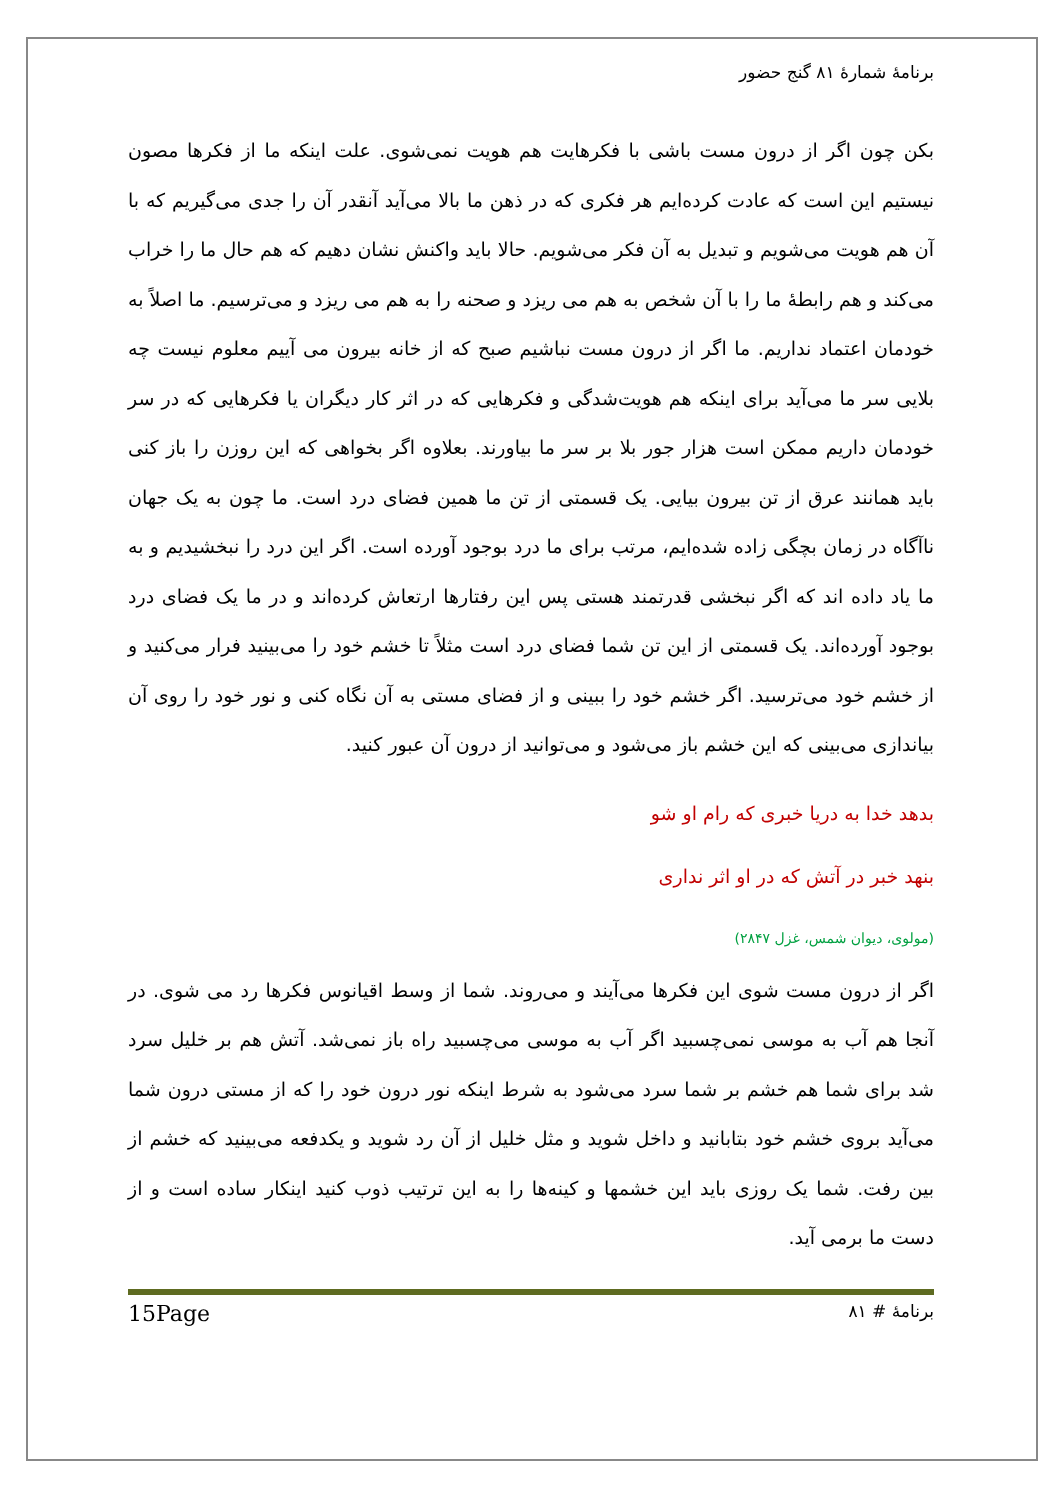برنامهٔ شمارهٔ ۸۱ گنج حضور
بکن چون اگر از درون مست باشی با فکرهایت هم هویت نمی‌شوی. علت اینکه ما از فکرها مصون نیستیم این است که عادت کرده‌ایم هر فکری که در ذهن ما بالا می‌آید آنقدر آن را جدی می‌گیریم که با آن هم هویت می‌شویم و تبدیل به آن فکر می‌شویم. حالا باید واکنش نشان دهیم که هم حال ما را خراب می‌کند و هم رابطهٔ ما را با آن شخص به هم می ریزد و صحنه را به هم می ریزد و می‌ترسیم. ما اصلاً به خودمان اعتماد نداریم. ما اگر از درون مست نباشیم صبح که از خانه بیرون می آییم معلوم نیست چه بلایی سر ما می‌آید برای اینکه هم هویت‌شدگی و فکرهایی که در اثر کار دیگران یا فکرهایی که در سر خودمان داریم ممکن است هزار جور بلا بر سر ما بیاورند. بعلاوه اگر بخواهی که این روزن را باز کنی باید همانند عرق از تن بیرون بیایی. یک قسمتی از تن ما همین فضای درد است. ما چون به یک جهان ناآگاه در زمان بچگی زاده شده‌ایم، مرتب برای ما درد بوجود آورده است. اگر این درد را نبخشیدیم و به ما یاد داده اند که اگر نبخشی قدرتمند هستی پس این رفتارها ارتعاش کرده‌اند و در ما یک فضای درد بوجود آورده‌اند. یک قسمتی از این تن شما فضای درد است مثلاً تا خشم خود را می‌بینید فرار می‌کنید و از خشم خود می‌ترسید. اگر خشم خود را ببینی و از فضای مستی به آن نگاه کنی و نور خود را روی آن بیاندازی می‌بینی که این خشم باز می‌شود و می‌توانید از درون آن عبور کنید.
بدهد خدا به دریا خبری که رام او شو
بنهد خبر در آتش که در او اثر نداری
(مولوی، دیوان شمس، غزل ۲۸۴۷)
اگر از درون مست شوی این فکرها می‌آیند و می‌روند. شما از وسط اقیانوس فکرها رد می شوی. در آنجا هم آب به موسی نمی‌چسبید اگر آب به موسی می‌چسبید راه باز نمی‌شد. آتش هم بر خلیل سرد شد برای شما هم خشم بر شما سرد می‌شود به شرط اینکه نور درون خود را که از مستی درون شما می‌آید بروی خشم خود بتابانید و داخل شوید و مثل خلیل از آن رد شوید و یکدفعه می‌بینید که خشم از بین رفت. شما یک روزی باید این خشمها و کینه‌ها را به این ترتیب ذوب کنید اینکار ساده است و از دست ما برمی آید.
برنامهٔ # ۸۱ 15Page